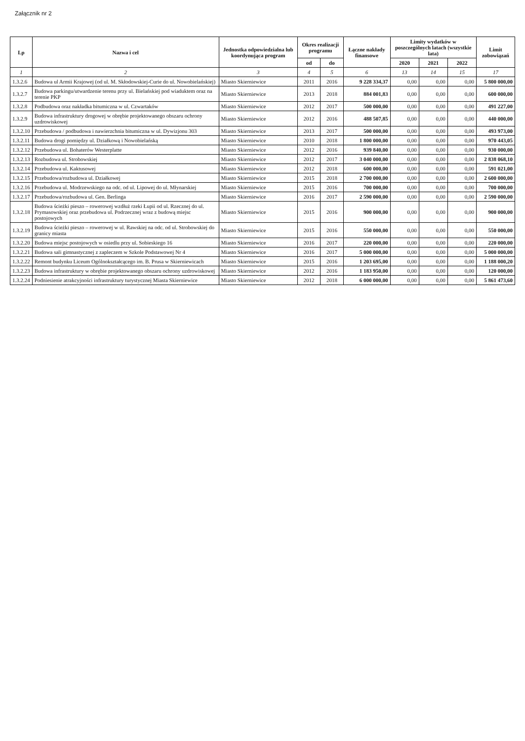Załącznik nr 2
| Lp | Nazwa i cel | Jednostka odpowiedzialna lub koordynująca program | Okres realizacji programu | | Łączne nakłady finansowe | Limity wydatków w poszczególnych latach (wszystkie lata) | | | Limit zobowiązań |
| --- | --- | --- | --- | --- | --- | --- | --- | --- | --- |
| | | | od | do | | 2020 | 2021 | 2022 | |
| 1 | 2 | 3 | 4 | 5 | 6 | 13 | 14 | 15 | 17 |
| 1.3.2.6 | Budowa ul Armii Krajowej (od ul. M. Skłodowskiej-Curie do ul. Nowobielańskiej) | Miasto Skierniewice | 2011 | 2016 | 9 228 334,37 | 0,00 | 0,00 | 0,00 | 5 800 000,00 |
| 1.3.2.7 | Budowa parkingu/utwardzenie terenu przy ul. Bielańskiej pod wiaduktem oraz na terenie PKP | Miasto Skierniewice | 2013 | 2018 | 884 001,83 | 0,00 | 0,00 | 0,00 | 600 000,00 |
| 1.3.2.8 | Podbudowa oraz nakładka bitumiczna w ul. Czwartaków | Miasto Skierniewice | 2012 | 2017 | 500 000,00 | 0,00 | 0,00 | 0,00 | 491 227,00 |
| 1.3.2.9 | Budowa infrastruktury drogowej w obrębie projektowanego obszaru ochrony uzdrowiskowej | Miasto Skierniewice | 2012 | 2016 | 488 507,85 | 0,00 | 0,00 | 0,00 | 440 000,00 |
| 1.3.2.10 | Przebudowa / podbudowa i nawierzchnia bitumiczna w ul. Dywizjonu 303 | Miasto Skierniewice | 2013 | 2017 | 500 000,00 | 0,00 | 0,00 | 0,00 | 493 973,00 |
| 1.3.2.11 | Budowa drogi pomiędzy ul. Działkową i Nowobielańską | Miasto Skierniewice | 2010 | 2018 | 1 800 000,00 | 0,00 | 0,00 | 0,00 | 970 443,05 |
| 1.3.2.12 | Przebudowa ul. Bohaterów Westerplatte | Miasto Skierniewice | 2012 | 2016 | 939 840,00 | 0,00 | 0,00 | 0,00 | 930 000,00 |
| 1.3.2.13 | Rozbudowa ul. Strobowskiej | Miasto Skierniewice | 2012 | 2017 | 3 040 000,00 | 0,00 | 0,00 | 0,00 | 2 838 068,10 |
| 1.3.2.14 | Przebudowa ul. Kaktusowej | Miasto Skierniewice | 2012 | 2018 | 600 000,00 | 0,00 | 0,00 | 0,00 | 591 021,00 |
| 1.3.2.15 | Przebudowa/rozbudowa ul. Działkowej | Miasto Skierniewice | 2015 | 2018 | 2 700 000,00 | 0,00 | 0,00 | 0,00 | 2 600 000,00 |
| 1.3.2.16 | Przebudowa ul. Modrzewskiego na odc. od ul. Lipowej do ul. Młynarskiej | Miasto Skierniewice | 2015 | 2016 | 700 000,00 | 0,00 | 0,00 | 0,00 | 700 000,00 |
| 1.3.2.17 | Przebudowa/rozbudowa ul. Gen. Berlinga | Miasto Skierniewice | 2016 | 2017 | 2 590 000,00 | 0,00 | 0,00 | 0,00 | 2 590 000,00 |
| 1.3.2.18 | Budowa ścieżki pieszo – rowerowej wzdłuż rzeki Łupii od ul. Rzecznej do ul. Prymasowskiej oraz przebudowa ul. Podrzecznej wraz z budową miejsc postojowych | Miasto Skierniewice | 2015 | 2016 | 900 000,00 | 0,00 | 0,00 | 0,00 | 900 000,00 |
| 1.3.2.19 | Budowa ścieżki pieszo – rowerowej w ul. Rawskiej na odc. od ul. Strobowskiej do granicy miasta | Miasto Skierniewice | 2015 | 2016 | 550 000,00 | 0,00 | 0,00 | 0,00 | 550 000,00 |
| 1.3.2.20 | Budowa miejsc postojowych w osiedlu przy ul. Sobieskiego 16 | Miasto Skierniewice | 2016 | 2017 | 220 000,00 | 0,00 | 0,00 | 0,00 | 220 000,00 |
| 1.3.2.21 | Budowa sali gimnastycznej z zapleczem w Szkole Podstawowej Nr 4 | Miasto Skierniewice | 2016 | 2017 | 5 000 000,00 | 0,00 | 0,00 | 0,00 | 5 000 000,00 |
| 1.3.2.22 | Remont budynku Liceum Ogólnokształcącego im. B. Prusa w Skierniewicach | Miasto Skierniewice | 2015 | 2016 | 1 203 695,00 | 0,00 | 0,00 | 0,00 | 1 188 000,20 |
| 1.3.2.23 | Budowa infrastruktury w obrębie projektowanego obszaru ochrony uzdrowiskowej | Miasto Skierniewice | 2012 | 2016 | 1 183 950,00 | 0,00 | 0,00 | 0,00 | 120 000,00 |
| 1.3.2.24 | Podniesienie atrakcyjności infrastruktury turystycznej Miasta Skierniewice | Miasto Skierniewice | 2012 | 2018 | 6 000 000,00 | 0,00 | 0,00 | 0,00 | 5 861 473,60 |